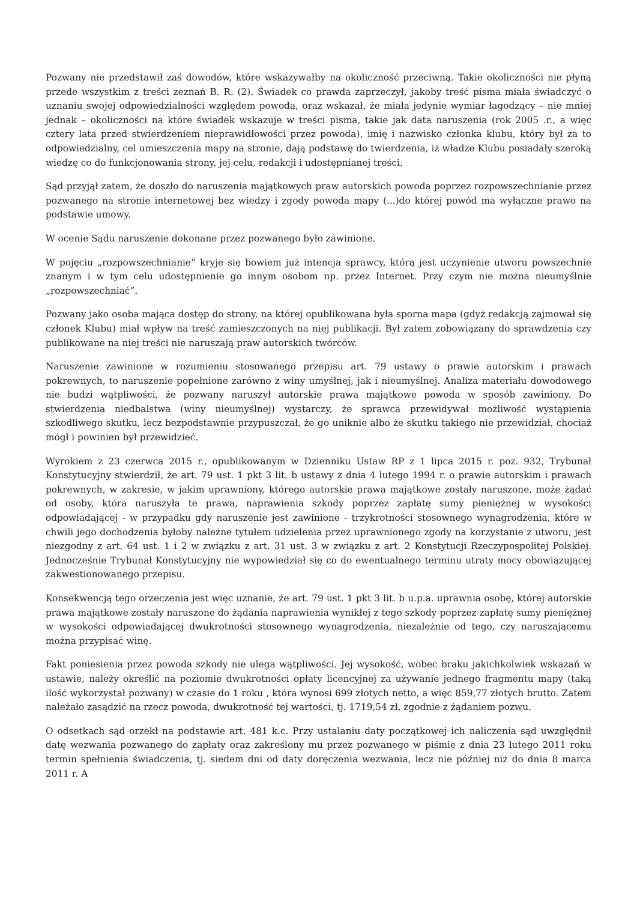Pozwany nie przedstawił zaś dowodów, które wskazywałby na okoliczność przeciwną. Takie okoliczności nie płyną przede wszystkim z treści zeznań B. R. (2). Świadek co prawda zaprzeczył, jakoby treść pisma miała świadczyć o uznaniu swojej odpowiedzialności względem powoda, oraz wskazał, że miała jedynie wymiar łagodzący – nie mniej jednak – okoliczności na które świadek wskazuje w treści pisma, takie jak data naruszenia (rok 2005 .r., a więc cztery lata przed stwierdzeniem nieprawidłowości przez powoda), imię i nazwisko członka klubu, który był za to odpowiedzialny, cel umieszczenia mapy na stronie, dają podstawę do twierdzenia, iż władze Klubu posiadały szeroką wiedzę co do funkcjonowania strony, jej celu, redakcji i udostępnianej treści.
Sąd przyjął zatem, że doszło do naruszenia majątkowych praw autorskich powoda poprzez rozpowszechnianie przez pozwanego na stronie internetowej bez wiedzy i zgody powoda mapy (...)do której powód ma wyłączne prawo na podstawie umowy.
W ocenie Sądu naruszenie dokonane przez pozwanego było zawinione.
W pojęciu „rozpowszechnianie” kryje się bowiem już intencja sprawcy, którą jest uczynienie utworu powszechnie znanym i w tym celu udostępnienie go innym osobom np. przez Internet. Przy czym nie można nieumyślnie „rozpowszechniać”.
Pozwany jako osoba mająca dostęp do strony, na której opublikowana była sporna mapa (gdyż redakcją zajmował się członek Klubu) miał wpływ na treść zamieszczonych na niej publikacji. Był zatem zobowiązany do sprawdzenia czy publikowane na niej treści nie naruszają praw autorskich twórców.
Naruszenie zawinione w rozumieniu stosowanego przepisu art. 79 ustawy o prawie autorskim i prawach pokrewnych, to naruszenie popełnione zarówno z winy umyślnej, jak i nieumyślnej. Analiza materiału dowodowego nie budzi wątpliwości, że pozwany naruszył autorskie prawa majątkowe powoda w sposób zawiniony. Do stwierdzenia niedbalstwa (winy nieumyślnej) wystarczy, że sprawca przewidywał możliwość wystąpienia szkodliwego skutku, lecz bezpodstawnie przypuszczał, że go uniknie albo że skutku takiego nie przewidział, chociaż mógł i powinien był przewidzieć.
Wyrokiem z 23 czerwca 2015 r., opublikowanym w Dzienniku Ustaw RP z 1 lipca 2015 r. poz. 932, Trybunał Konstytucyjny stwierdził, że art. 79 ust. 1 pkt 3 lit. b ustawy z dnia 4 lutego 1994 r. o prawie autorskim i prawach pokrewnych, w zakresie, w jakim uprawniony, którego autorskie prawa majątkowe zostały naruszone, może żądać od osoby, która naruszyła te prawa, naprawienia szkody poprzez zapłatę sumy pieniężnej w wysokości odpowiadającej - w przypadku gdy naruszenie jest zawinione - trzykrotności stosownego wynagrodzenia, które w chwili jego dochodzenia byłoby należne tytułem udzielenia przez uprawnionego zgody na korzystanie z utworu, jest niezgodny z art. 64 ust. 1 i 2 w związku z art. 31 ust. 3 w związku z art. 2 Konstytucji Rzeczypospolitej Polskiej. Jednocześnie Trybunał Konstytucyjny nie wypowiedział się co do ewentualnego terminu utraty mocy obowiązującej zakwestionowanego przepisu.
Konsekwencją tego orzeczenia jest więc uznanie, że art. 79 ust. 1 pkt 3 lit. b u.p.a. uprawnia osobę, której autorskie prawa majątkowe zostały naruszone do żądania naprawienia wynikłej z tego szkody poprzez zapłatę sumy pieniężnej w wysokości odpowiadającej dwukrotności stosownego wynagrodzenia, niezależnie od tego, czy naruszającemu można przypisać winę.
Fakt poniesienia przez powoda szkody nie ulega wątpliwości. Jej wysokość, wobec braku jakichkolwiek wskazań w ustawie, należy określić na poziomie dwukrotności opłaty licencyjnej za używanie jednego fragmentu mapy (taką ilość wykorzystał pozwany) w czasie do 1 roku , która wynosi 699 złotych netto, a więc 859,77 złotych brutto. Zatem należało zasądzić na rzecz powoda, dwukrotność tej wartości, tj. 1719,54 zł, zgodnie z żądaniem pozwu.
O odsetkach sąd orzekł na podstawie art. 481 k.c. Przy ustalaniu daty początkowej ich naliczenia sąd uwzględnił datę wezwania pozwanego do zapłaty oraz zakreślony mu przez pozwanego w piśmie z dnia 23 lutego 2011 roku termin spełnienia świadczenia, tj. siedem dni od daty doręczenia wezwania, lecz nie później niż do dnia 8 marca 2011 r. A